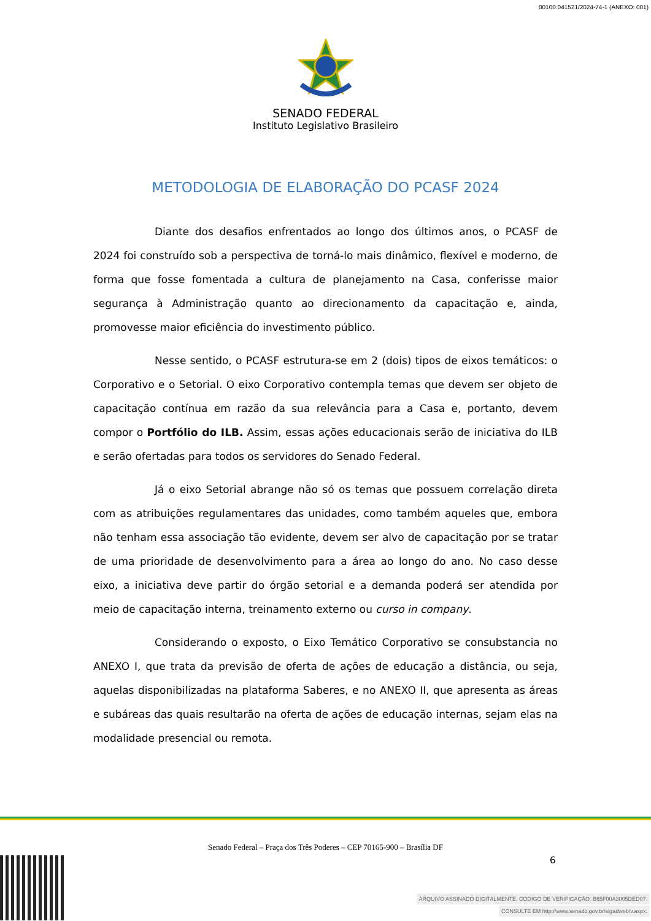00100.041521/2024-74-1 (ANEXO: 001)
SENADO FEDERAL
Instituto Legislativo Brasileiro
METODOLOGIA DE ELABORAÇÃO DO PCASF 2024
Diante dos desafios enfrentados ao longo dos últimos anos, o PCASF de 2024 foi construído sob a perspectiva de torná-lo mais dinâmico, flexível e moderno, de forma que fosse fomentada a cultura de planejamento na Casa, conferisse maior segurança à Administração quanto ao direcionamento da capacitação e, ainda, promovesse maior eficiência do investimento público.
Nesse sentido, o PCASF estrutura-se em 2 (dois) tipos de eixos temáticos: o Corporativo e o Setorial. O eixo Corporativo contempla temas que devem ser objeto de capacitação contínua em razão da sua relevância para a Casa e, portanto, devem compor o Portfólio do ILB. Assim, essas ações educacionais serão de iniciativa do ILB e serão ofertadas para todos os servidores do Senado Federal.
Já o eixo Setorial abrange não só os temas que possuem correlação direta com as atribuições regulamentares das unidades, como também aqueles que, embora não tenham essa associação tão evidente, devem ser alvo de capacitação por se tratar de uma prioridade de desenvolvimento para a área ao longo do ano. No caso desse eixo, a iniciativa deve partir do órgão setorial e a demanda poderá ser atendida por meio de capacitação interna, treinamento externo ou curso in company.
Considerando o exposto, o Eixo Temático Corporativo se consubstancia no ANEXO I, que trata da previsão de oferta de ações de educação a distância, ou seja, aquelas disponibilizadas na plataforma Saberes, e no ANEXO II, que apresenta as áreas e subáreas das quais resultarão na oferta de ações de educação internas, sejam elas na modalidade presencial ou remota.
Senado Federal – Praça dos Três Poderes – CEP 70165-900 – Brasília DF
6
ARQUIVO ASSINADO DIGITALMENTE. CÓDIGO DE VERIFICAÇÃO: B65F00A3005DED07.
CONSULTE EM http://www.senado.gov.br/sigadweb/v.aspx.